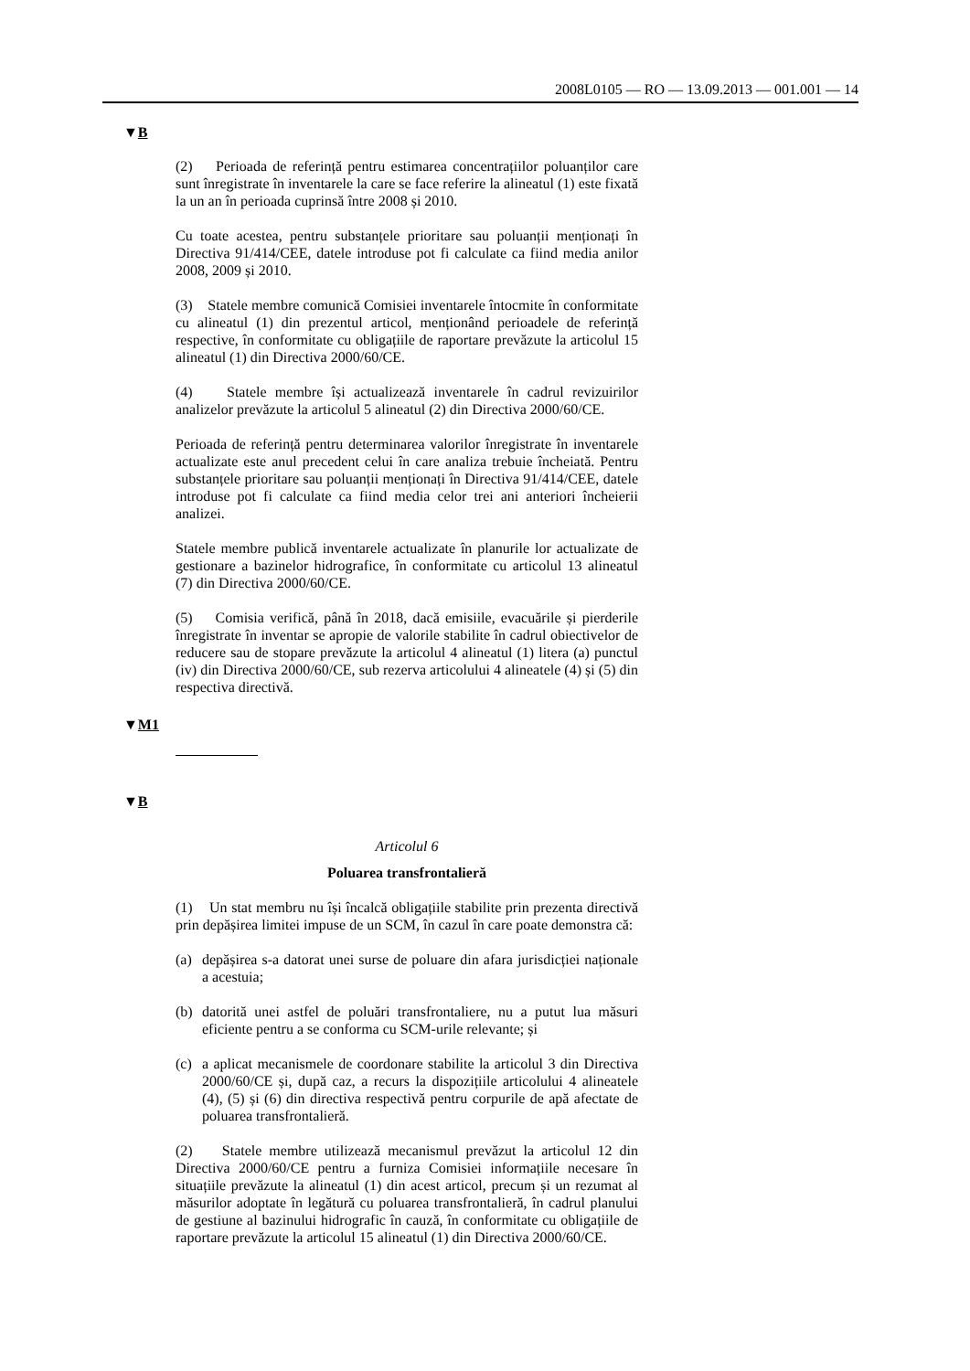2008L0105 — RO — 13.09.2013 — 001.001 — 14
▼B
(2) Perioada de referință pentru estimarea concentrațiilor poluanților care sunt înregistrate în inventarele la care se face referire la alineatul (1) este fixată la un an în perioada cuprinsă între 2008 și 2010.
Cu toate acestea, pentru substanțele prioritare sau poluanții menționați în Directiva 91/414/CEE, datele introduse pot fi calculate ca fiind media anilor 2008, 2009 și 2010.
(3) Statele membre comunică Comisiei inventarele întocmite în conformitate cu alineatul (1) din prezentul articol, menționând perioadele de referință respective, în conformitate cu obligațiile de raportare prevăzute la articolul 15 alineatul (1) din Directiva 2000/60/CE.
(4) Statele membre își actualizează inventarele în cadrul revizuirilor analizelor prevăzute la articolul 5 alineatul (2) din Directiva 2000/60/CE.
Perioada de referință pentru determinarea valorilor înregistrate în inventarele actualizate este anul precedent celui în care analiza trebuie încheiată. Pentru substanțele prioritare sau poluanții menționați în Directiva 91/414/CEE, datele introduse pot fi calculate ca fiind media celor trei ani anteriori încheierii analizei.
Statele membre publică inventarele actualizate în planurile lor actualizate de gestionare a bazinelor hidrografice, în conformitate cu articolul 13 alineatul (7) din Directiva 2000/60/CE.
(5) Comisia verifică, până în 2018, dacă emisiile, evacuările și pierderile înregistrate în inventar se apropie de valorile stabilite în cadrul obiectivelor de reducere sau de stopare prevăzute la articolul 4 alineatul (1) litera (a) punctul (iv) din Directiva 2000/60/CE, sub rezerva articolului 4 alineatele (4) și (5) din respectiva directivă.
▼M1
▼B
Articolul 6
Poluarea transfrontalieră
(1) Un stat membru nu își încalcă obligațiile stabilite prin prezenta directivă prin depășirea limitei impuse de un SCM, în cazul în care poate demonstra că:
(a) depășirea s-a datorat unei surse de poluare din afara jurisdicției naționale a acestuia;
(b) datorită unei astfel de poluări transfrontaliere, nu a putut lua măsuri eficiente pentru a se conforma cu SCM-urile relevante; și
(c) a aplicat mecanismele de coordonare stabilite la articolul 3 din Directiva 2000/60/CE și, după caz, a recurs la dispozițiile articolului 4 alineatele (4), (5) și (6) din directiva respectivă pentru corpurile de apă afectate de poluarea transfrontalieră.
(2) Statele membre utilizează mecanismul prevăzut la articolul 12 din Directiva 2000/60/CE pentru a furniza Comisiei informațiile necesare în situațiile prevăzute la alineatul (1) din acest articol, precum și un rezumat al măsurilor adoptate în legătură cu poluarea transfrontalieră, în cadrul planului de gestiune al bazinului hidrografic în cauză, în conformitate cu obligațiile de raportare prevăzute la articolul 15 alineatul (1) din Directiva 2000/60/CE.